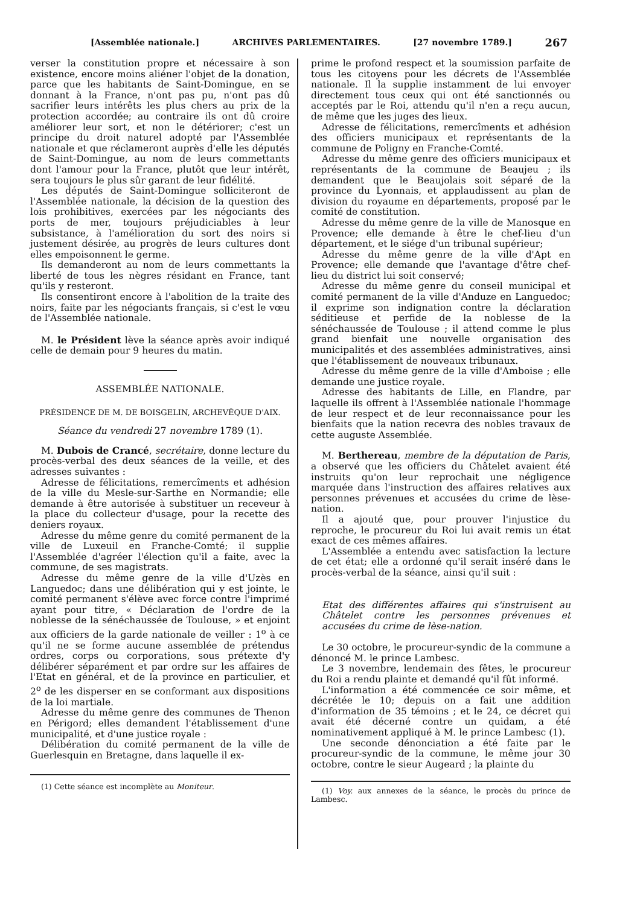[Assemblée nationale.] ARCHIVES PARLEMENTAIRES. [27 novembre 1789.] 267
verser la constitution propre et nécessaire à son existence, encore moins aliéner l'objet de la donation, parce que les habitants de Saint-Domingue, en se donnant à la France, n'ont pas pu, n'ont pas dû sacrifier leurs intérêts les plus chers au prix de la protection accordée; au contraire ils ont dû croire améliorer leur sort, et non le détériorer; c'est un principe du droit naturel adopté par l'Assemblée nationale et que réclameront auprès d'elle les députés de Saint-Domingue, au nom de leurs commettants dont l'amour pour la France, plutôt que leur intérêt, sera toujours le plus sûr garant de leur fidélité.
Les députés de Saint-Domingue solliciteront de l'Assemblée nationale, la décision de la question des lois prohibitives, exercées par les négociants des ports de mer, toujours préjudiciables à leur subsistance, à l'amélioration du sort des noirs si justement désirée, au progrès de leurs cultures dont elles empoisonnent le germe.
Ils demanderont au nom de leurs commettants la liberté de tous les nègres résidant en France, tant qu'ils y resteront.
Ils consentiront encore à l'abolition de la traite des noirs, faite par les négociants français, si c'est le vœu de l'Assemblée nationale.
M. le Président lève la séance après avoir indiqué celle de demain pour 9 heures du matin.
ASSEMBLÉE NATIONALE.
PRÉSIDENCE DE M. DE BOISGELIN, ARCHEVÊQUE D'AIX.
Séance du vendredi 27 novembre 1789 (1).
M. Dubois de Crancé, secrétaire, donne lecture du procès-verbal des deux séances de la veille, et des adresses suivantes :
Adresse de félicitations, remercîments et adhésion de la ville du Mesle-sur-Sarthe en Normandie; elle demande à être autorisée à substituer un receveur à la place du collecteur d'usage, pour la recette des deniers royaux.
Adresse du même genre du comité permanent de la ville de Luxeuil en Franche-Comté; il supplie l'Assemblée d'agréer l'élection qu'il a faite, avec la commune, de ses magistrats.
Adresse du même genre de la ville d'Uzès en Languedoc; dans une délibération qui y est jointe, le comité permanent s'élève avec force contre l'imprimé ayant pour titre, « Déclaration de l'ordre de la noblesse de la sénéchaussée de Toulouse, » et enjoint aux officiers de la garde nationale de veiller : 1<sup>o</sup> à ce qu'il ne se forme aucune assemblée de prétendus ordres, corps ou corporations, sous prétexte d'y délibérer séparément et par ordre sur les affaires de l'Etat en général, et de la province en particulier, et 2<sup>o</sup> de les disperser en se conformant aux dispositions de la loi martiale.
Adresse du même genre des communes de Thenon en Périgord; elles demandent l'établissement d'une municipalité, et d'une justice royale :
Délibération du comité permanent de la ville de Guerlesquin en Bretagne, dans laquelle il ex-
(1) Cette séance est incomplète au Moniteur.
prime le profond respect et la soumission parfaite de tous les citoyens pour les décrets de l'Assemblée nationale. Il la supplie instamment de lui envoyer directement tous ceux qui ont été sanctionnés ou acceptés par le Roi, attendu qu'il n'en a reçu aucun, de même que les juges des lieux.
Adresse de félicitations, remercîments et adhésion des officiers municipaux et représentants de la commune de Poligny en Franche-Comté.
Adresse du même genre des officiers municipaux et représentants de la commune de Beaujeu ; ils demandent que le Beaujolais soit séparé de la province du Lyonnais, et applaudissent au plan de division du royaume en départements, proposé par le comité de constitution.
Adresse du même genre de la ville de Manosque en Provence; elle demande à être le chef-lieu d'un département, et le siége d'un tribunal supérieur;
Adresse du même genre de la ville d'Apt en Provence; elle demande que l'avantage d'être chef-lieu du district lui soit conservé;
Adresse du même genre du conseil municipal et comité permanent de la ville d'Anduze en Languedoc; il exprime son indignation contre la déclaration séditieuse et perfide de la noblesse de la sénéchaussée de Toulouse ; il attend comme le plus grand bienfait une nouvelle organisation des municipalités et des assemblées administratives, ainsi que l'établissement de nouveaux tribunaux.
Adresse du même genre de la ville d'Amboise ; elle demande une justice royale.
Adresse des habitants de Lille, en Flandre, par laquelle ils offrent à l'Assemblée nationale l'hommage de leur respect et de leur reconnaissance pour les bienfaits que la nation recevra des nobles travaux de cette auguste Assemblée.
M. Berthereau, membre de la députation de Paris, a observé que les officiers du Châtelet avaient été instruits qu'on leur reprochait une négligence marquée dans l'instruction des affaires relatives aux personnes prévenues et accusées du crime de lèse-nation.
Il a ajouté que, pour prouver l'injustice du reproche, le procureur du Roi lui avait remis un état exact de ces mêmes affaires.
L'Assemblée a entendu avec satisfaction la lecture de cet état; elle a ordonné qu'il serait inséré dans le procès-verbal de la séance, ainsi qu'il suit :
Etat des différentes affaires qui s'instruisent au Châtelet contre les personnes prévenues et accusées du crime de lèse-nation.
Le 30 octobre, le procureur-syndic de la commune a dénoncé M. le prince Lambesc.
Le 3 novembre, lendemain des fêtes, le procureur du Roi a rendu plainte et demandé qu'il fût informé.
L'information a été commencée ce soir même, et décrétée le 10; depuis on a fait une addition d'information de 35 témoins ; et le 24, ce décret qui avait été décerné contre un quidam, a été nominativement appliqué à M. le prince Lambesc (1).
Une seconde dénonciation a été faite par le procureur-syndic de la commune, le même jour 30 octobre, contre le sieur Augeard ; la plainte du
(1) Voy. aux annexes de la séance, le procès du prince de Lambesc.